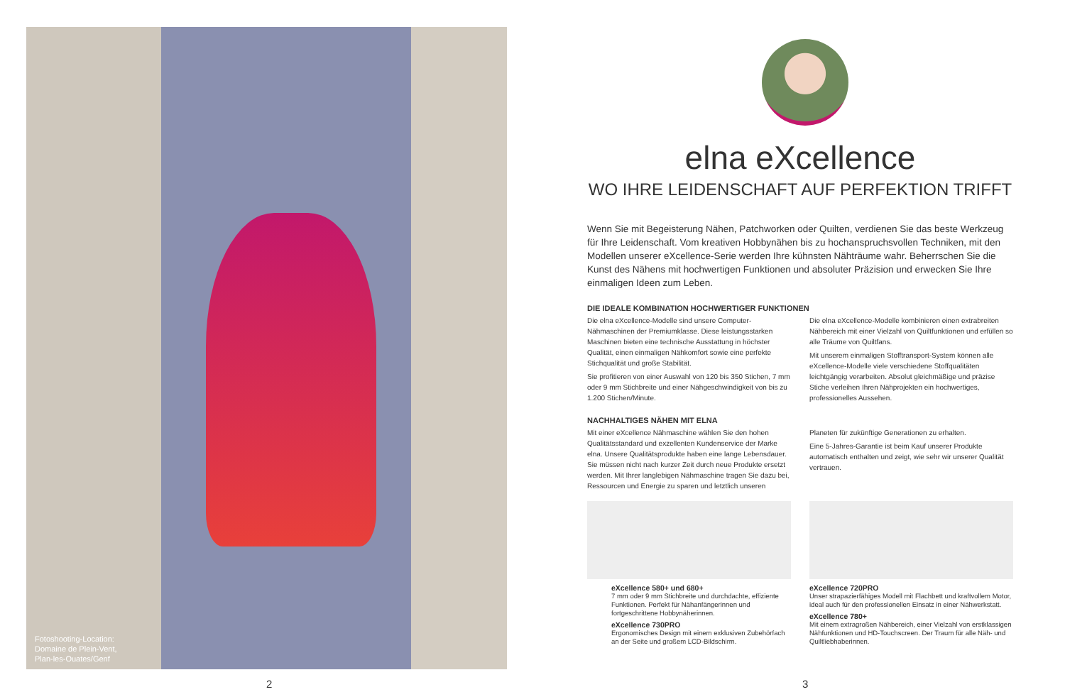Fotoshooting-Location:
Domaine de Plein-Vent,
Plan-les-Ouates/Genf
2
elna eXcellence
WO IHRE LEIDENSCHAFT AUF PERFEKTION TRIFFT
Wenn Sie mit Begeisterung Nähen, Patchworken oder Quilten, verdienen Sie das beste Werkzeug für Ihre Leidenschaft. Vom kreativen Hobbynähen bis zu hochanspruchsvollen Techniken, mit den Modellen unserer eXcellence-Serie werden Ihre kühnsten Nähträume wahr. Beherrschen Sie die Kunst des Nähens mit hochwertigen Funktionen und absoluter Präzision und erwecken Sie Ihre einmaligen Ideen zum Leben.
DIE IDEALE KOMBINATION HOCHWERTIGER FUNKTIONEN
Die elna eXcellence-Modelle sind unsere Computer-Nähmaschinen der Premiumklasse. Diese leistungsstarken Maschinen bieten eine technische Ausstattung in höchster Qualität, einen einmaligen Nähkomfort sowie eine perfekte Stichqualität und große Stabilität.
Sie profitieren von einer Auswahl von 120 bis 350 Stichen, 7 mm oder 9 mm Stichbreite und einer Nähgeschwindigkeit von bis zu 1.200 Stichen/Minute.
Die elna eXcellence-Modelle kombinieren einen extrabreiten Nähbereich mit einer Vielzahl von Quiltfunktionen und erfüllen so alle Träume von Quiltfans.
Mit unserem einmaligen Stofftransport-System können alle eXcellence-Modelle viele verschiedene Stoffqualitäten leichtgängig verarbeiten. Absolut gleichmäßige und präzise Stiche verleihen Ihren Nähprojekten ein hochwertiges, professionelles Aussehen.
NACHHALTIGES NÄHEN MIT ELNA
Mit einer eXcellence Nähmaschine wählen Sie den hohen Qualitätsstandard und exzellenten Kundenservice der Marke elna. Unsere Qualitätsprodukte haben eine lange Lebensdauer. Sie müssen nicht nach kurzer Zeit durch neue Produkte ersetzt werden. Mit Ihrer langlebigen Nähmaschine tragen Sie dazu bei, Ressourcen und Energie zu sparen und letztlich unseren
Planeten für zukünftige Generationen zu erhalten.
Eine 5-Jahres-Garantie ist beim Kauf unserer Produkte automatisch enthalten und zeigt, wie sehr wir unserer Qualität vertrauen.
eXcellence 580+ und 680+
7 mm oder 9 mm Stichbreite und durchdachte, effiziente Funktionen. Perfekt für Nähanfängerinnen und fortgeschrittene Hobbynäherinnen.
eXcellence 730PRO
Ergonomisches Design mit einem exklusiven Zubehörfach an der Seite und großem LCD-Bildschirm.
eXcellence 720PRO
Unser strapazierfähiges Modell mit Flachbett und kraftvollem Motor, ideal auch für den professionellen Einsatz in einer Nähwerkstatt.
eXcellence 780+
Mit einem extragroßen Nähbereich, einer Vielzahl von erstklassigen Nähfunktionen und HD-Touchscreen. Der Traum für alle Näh- und Quiltliebhaberinnen.
3